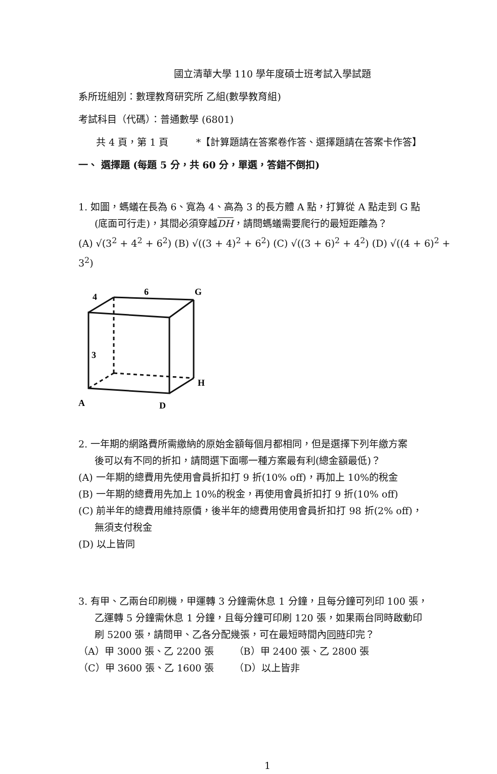國立清華大學 110 學年度碩士班考試入學試題
系所班組別：數理教育研究所 乙組(數學教育組)
考試科目（代碼）：普通數學 (6801)
共 4 頁，第 1 頁 *【計算題請在答案卷作答、選擇題請在答案卡作答】
一、 選擇題 (每題 5 分，共 60 分，單選，答錯不倒扣)
1. 如圖，螞蟻在長為 6、寬為 4、高為 3 的長方體 A 點，打算從 A 點走到 G 點
(底面可行走)，其間必須穿越DH，請問螞蟻需要爬行的最短距離為？
(A) √(3<sup>2</sup> + 4<sup>2</sup> + 6<sup>2</sup>) (B) √((3 + 4)<sup>2</sup> + 6<sup>2</sup>) (C) √((3 + 6)<sup>2</sup> + 4<sup>2</sup>) (D) √((4 + 6)<sup>2</sup> + 3<sup>2</sup>)
4
6
G
3
H
A
D
2. 一年期的網路費所需繳納的原始金額每個月都相同，但是選擇下列年繳方案
後可以有不同的折扣，請問選下面哪一種方案最有利(總金額最低)？
(A) 一年期的總費用先使用會員折扣打 9 折(10% off)，再加上 10%的稅金
(B) 一年期的總費用先加上 10%的稅金，再使用會員折扣打 9 折(10% off)
(C) 前半年的總費用維持原價，後半年的總費用使用會員折扣打 98 折(2% off)，
無須支付稅金
(D) 以上皆同
3. 有甲、乙兩台印刷機，甲運轉 3 分鐘需休息 1 分鐘，且每分鐘可列印 100 張，
乙運轉 5 分鐘需休息 1 分鐘，且每分鐘可印刷 120 張，如果兩台同時啟動印
刷 5200 張，請問甲、乙各分配幾張，可在最短時間內同時印完？
（A）甲 3000 張、乙 2200 張 （B）甲 2400 張、乙 2800 張
（C）甲 3600 張、乙 1600 張 （D）以上皆非
1